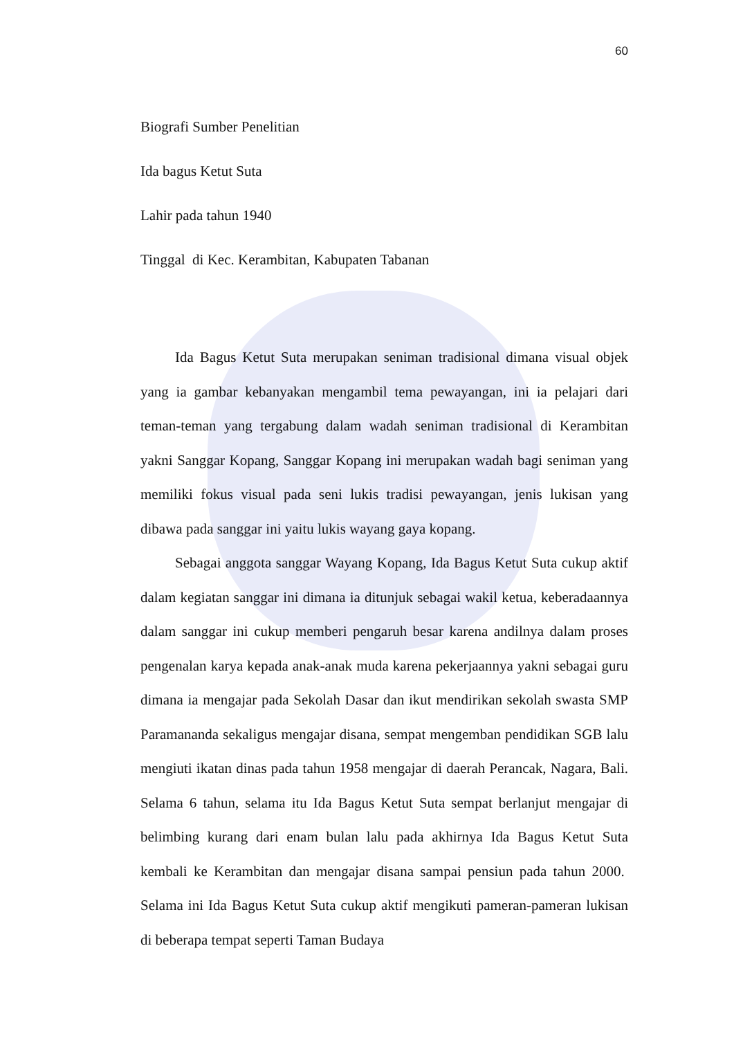60
Biografi Sumber Penelitian
Ida bagus Ketut Suta
Lahir pada tahun 1940
Tinggal di Kec. Kerambitan, Kabupaten Tabanan
Ida Bagus Ketut Suta merupakan seniman tradisional dimana visual objek yang ia gambar kebanyakan mengambil tema pewayangan, ini ia pelajari dari teman-teman yang tergabung dalam wadah seniman tradisional di Kerambitan yakni Sanggar Kopang, Sanggar Kopang ini merupakan wadah bagi seniman yang memiliki fokus visual pada seni lukis tradisi pewayangan, jenis lukisan yang dibawa pada sanggar ini yaitu lukis wayang gaya kopang.
Sebagai anggota sanggar Wayang Kopang, Ida Bagus Ketut Suta cukup aktif dalam kegiatan sanggar ini dimana ia ditunjuk sebagai wakil ketua, keberadaannya dalam sanggar ini cukup memberi pengaruh besar karena andilnya dalam proses pengenalan karya kepada anak-anak muda karena pekerjaannya yakni sebagai guru dimana ia mengajar pada Sekolah Dasar dan ikut mendirikan sekolah swasta SMP Paramananda sekaligus mengajar disana, sempat mengemban pendidikan SGB lalu mengiuti ikatan dinas pada tahun 1958 mengajar di daerah Perancak, Nagara, Bali. Selama 6 tahun, selama itu Ida Bagus Ketut Suta sempat berlanjut mengajar di belimbing kurang dari enam bulan lalu pada akhirnya Ida Bagus Ketut Suta kembali ke Kerambitan dan mengajar disana sampai pensiun pada tahun 2000. Selama ini Ida Bagus Ketut Suta cukup aktif mengikuti pameran-pameran lukisan di beberapa tempat seperti Taman Budaya